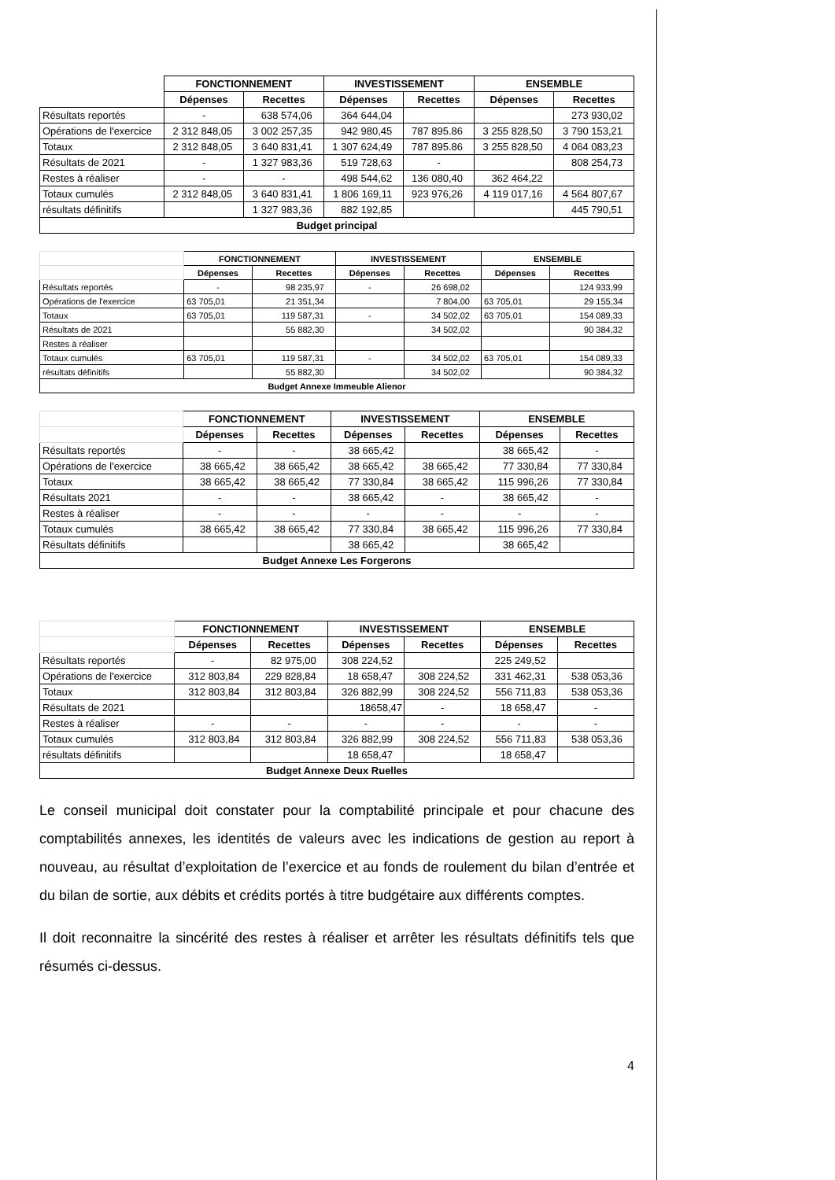| | FONCTIONNEMENT | | INVESTISSEMENT | | ENSEMBLE | |
| --- | --- | --- | --- | --- | --- | --- |
| | Dépenses | Recettes | Dépenses | Recettes | Dépenses | Recettes |
| Résultats reportés | - | 638 574,06 | 364 644,04 | | | 273 930,02 |
| Opérations de l'exercice | 2 312 848,05 | 3 002 257,35 | 942 980,45 | 787 895.86 | 3 255 828,50 | 3 790 153,21 |
| Totaux | 2 312 848,05 | 3 640 831,41 | 1 307 624,49 | 787 895.86 | 3 255 828,50 | 4 064 083,23 |
| Résultats de 2021 | - | 1 327 983,36 | 519 728,63 | - | | 808 254,73 |
| Restes à réaliser | - | - | 498 544,62 | 136 080,40 | 362 464,22 | |
| Totaux cumulés | 2 312 848,05 | 3 640 831,41 | 1 806 169,11 | 923 976,26 | 4 119 017,16 | 4 564 807,67 |
| résultats définitifs | | 1 327 983,36 | 882 192,85 | | | 445 790,51 |
| Budget principal | | | | | | |
| | FONCTIONNEMENT | | INVESTISSEMENT | | ENSEMBLE | |
| --- | --- | --- | --- | --- | --- | --- |
| | Dépenses | Recettes | Dépenses | Recettes | Dépenses | Recettes |
| Résultats reportés | - | 98 235,97 | - | 26 698,02 | | 124 933,99 |
| Opérations de l'exercice | 63 705,01 | 21 351,34 | | 7 804,00 | 63 705,01 | 29 155,34 |
| Totaux | 63 705,01 | 119 587,31 | - | 34 502,02 | 63 705,01 | 154 089,33 |
| Résultats de 2021 | | 55 882,30 | | 34 502,02 | | 90 384,32 |
| Restes à réaliser | | | | | | |
| Totaux cumulés | 63 705,01 | 119 587,31 | - | 34 502,02 | 63 705,01 | 154 089,33 |
| résultats définitifs | | 55 882,30 | | 34 502,02 | | 90 384,32 |
| Budget Annexe Immeuble Alienor | | | | | | |
| | FONCTIONNEMENT | | INVESTISSEMENT | | ENSEMBLE | |
| --- | --- | --- | --- | --- | --- | --- |
| | Dépenses | Recettes | Dépenses | Recettes | Dépenses | Recettes |
| Résultats reportés | - | - | 38 665,42 | | 38 665,42 | - |
| Opérations de l'exercice | 38 665,42 | 38 665,42 | 38 665,42 | 38 665,42 | 77 330,84 | 77 330,84 |
| Totaux | 38 665,42 | 38 665,42 | 77 330,84 | 38 665,42 | 115 996,26 | 77 330,84 |
| Résultats 2021 | - | - | 38 665,42 | - | 38 665,42 | - |
| Restes à réaliser | - | - | - | - | - | - |
| Totaux cumulés | 38 665,42 | 38 665,42 | 77 330,84 | 38 665,42 | 115 996,26 | 77 330,84 |
| Résultats définitifs | | | 38 665,42 | | 38 665,42 | |
| Budget Annexe Les Forgerons | | | | | | |
| | FONCTIONNEMENT | | INVESTISSEMENT | | ENSEMBLE | |
| --- | --- | --- | --- | --- | --- | --- |
| | Dépenses | Recettes | Dépenses | Recettes | Dépenses | Recettes |
| Résultats reportés | - | 82 975,00 | 308 224,52 | | 225 249,52 | |
| Opérations de l'exercice | 312 803,84 | 229 828,84 | 18 658,47 | 308 224,52 | 331 462,31 | 538 053,36 |
| Totaux | 312 803,84 | 312 803,84 | 326 882,99 | 308 224,52 | 556 711,83 | 538 053,36 |
| Résultats de 2021 | | | 18658,47 | - | 18 658,47 | - |
| Restes à réaliser | - | - | - | - | - | - |
| Totaux cumulés | 312 803,84 | 312 803,84 | 326 882,99 | 308 224,52 | 556 711,83 | 538 053,36 |
| résultats définitifs | | | 18 658,47 | | 18 658,47 | |
| Budget Annexe Deux Ruelles | | | | | | |
Le conseil municipal doit constater pour la comptabilité principale et pour chacune des comptabilités annexes, les identités de valeurs avec les indications de gestion au report à nouveau, au résultat d’exploitation de l’exercice et au fonds de roulement du bilan d’entrée et du bilan de sortie, aux débits et crédits portés à titre budgétaire aux différents comptes.
Il doit reconnaitre la sincérité des restes à réaliser et arrêter les résultats définitifs tels que résumés ci-dessus.
4